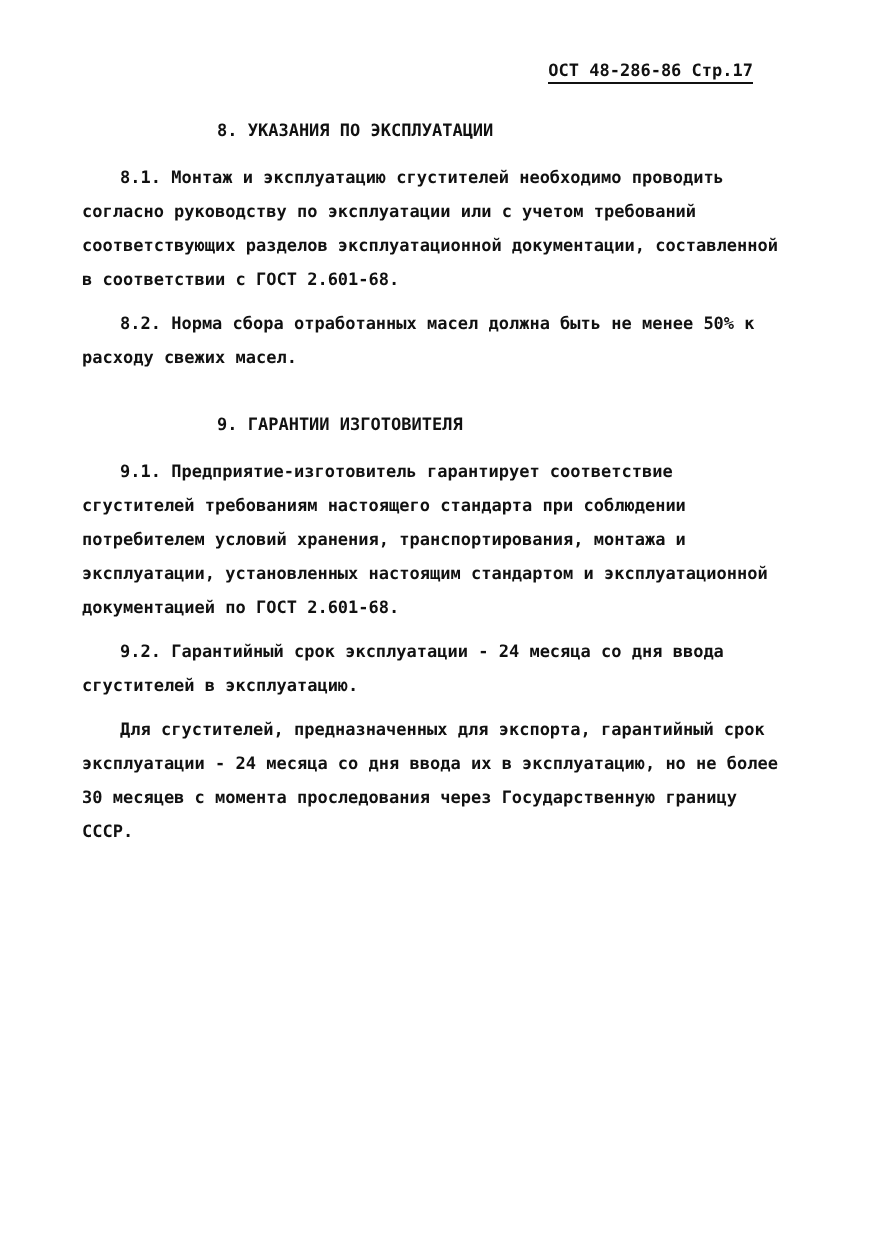ОСТ 48-286-86 Стр.17
8. УКАЗАНИЯ ПО ЭКСПЛУАТАЦИИ
8.1. Монтаж и эксплуатацию сгустителей необходимо проводить согласно руководству по эксплуатации или с учетом требований соответствующих разделов эксплуатационной документации, составленной в соответствии с ГОСТ 2.601-68.
8.2. Норма сбора отработанных масел должна быть не менее 50% к расходу свежих масел.
9. ГАРАНТИИ ИЗГОТОВИТЕЛЯ
9.1. Предприятие-изготовитель гарантирует соответствие сгустителей требованиям настоящего стандарта при соблюдении потребителем условий хранения, транспортирования, монтажа и эксплуатации, установленных настоящим стандартом и эксплуатационной документацией по ГОСТ 2.601-68.
9.2. Гарантийный срок эксплуатации - 24 месяца со дня ввода сгустителей в эксплуатацию.
Для сгустителей, предназначенных для экспорта, гарантийный срок эксплуатации - 24 месяца со дня ввода их в эксплуатацию, но не более 30 месяцев с момента проследования через Государственную границу СССР.